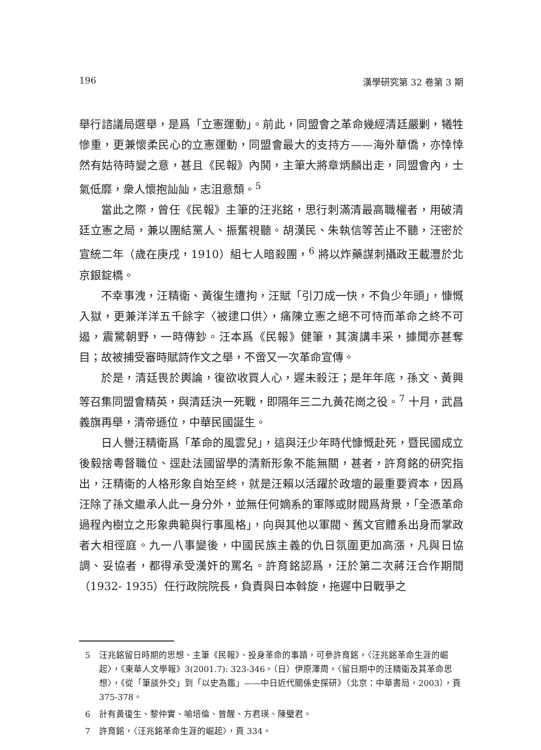196 漢學研究第 32 卷第 3 期
舉行諮議局選舉，是爲「立憲運動」。前此，同盟會之革命幾經清廷嚴剿，犧牲慘重，更兼懷柔民心的立憲運動，同盟會最大的支持方——海外華僑，亦悻悻然有姑待時變之意，甚且《民報》內鬨，主筆大將章炳麟出走，同盟會內，士氣低靡，衆人懷抱訕訕，志沮意頹。<sup>5</sup>
當此之際，曾任《民報》主筆的汪兆銘，思行刺滿清最高職權者，用破清廷立憲之局，兼以團結黨人、振奮視聽。胡漢民、朱執信等苦止不聽，汪密於宣統二年（歲在庚戌，1910）組七人暗殺團，<sup>6</sup> 將以炸藥謀刺攝政王載灃於北京銀錠橋。
不幸事洩，汪精衛、黃復生遭拘，汪賦「引刀成一快，不負少年頭」，慷慨入獄，更兼洋洋五千餘字〈被逮口供〉，痛陳立憲之絕不可恃而革命之終不可遏，震驚朝野，一時傳鈔。汪本爲《民報》健筆，其演講丰采，據聞亦甚奪目；故被捕受審時賦詩作文之舉，不啻又一次革命宣傳。
於是，清廷畏於輿論，復欲收買人心，遲未殺汪；是年年底，孫文、黃興等召集同盟會精英，與清廷決一死戰，即隔年三二九黃花崗之役。<sup>7</sup> 十月，武昌義旗再舉，清帝遜位，中華民國誕生。
日人譽汪精衛爲「革命的風雲兒」，這與汪少年時代慷慨赴死，暨民國成立後毅捨粵督職位、逕赴法國留學的清新形象不能無關，甚者，許育銘的研究指出，汪精衛的人格形象自始至終，就是汪賴以活躍於政壇的最重要資本，因爲汪除了孫文繼承人此一身分外，並無任何嫡系的軍隊或財閥爲背景，「全憑革命過程內樹立之形象典範與行事風格」，向與其他以軍閥、舊文官體系出身而掌政者大相徑庭。九一八事變後，中國民族主義的仇日氛圍更加高漲，凡與日協調、妥協者，都得承受漢奸的罵名。許育銘認爲，汪於第二次蔣汪合作期間（1932- 1935）任行政院院長，負責與日本斡旋，拖遲中日戰爭之
5 汪兆銘留日時期的思想、主筆《民報》、投身革命的事蹟，可參許育銘，〈汪兆銘革命生涯的崛起〉，《東華人文學報》3(2001.7): 323-346。（日）伊原澤周，〈留日期中的汪精衛及其革命思想〉，《從「筆談外交」到「以史為鑑」——中日近代關係史探研》（北京：中華書局，2003），頁 375-378。
6 計有黃復生、黎仲實、喻培倫、曾醒、方君瑛、陳璧君。
7 許育銘，〈汪兆銘革命生涯的崛起〉，頁 334。